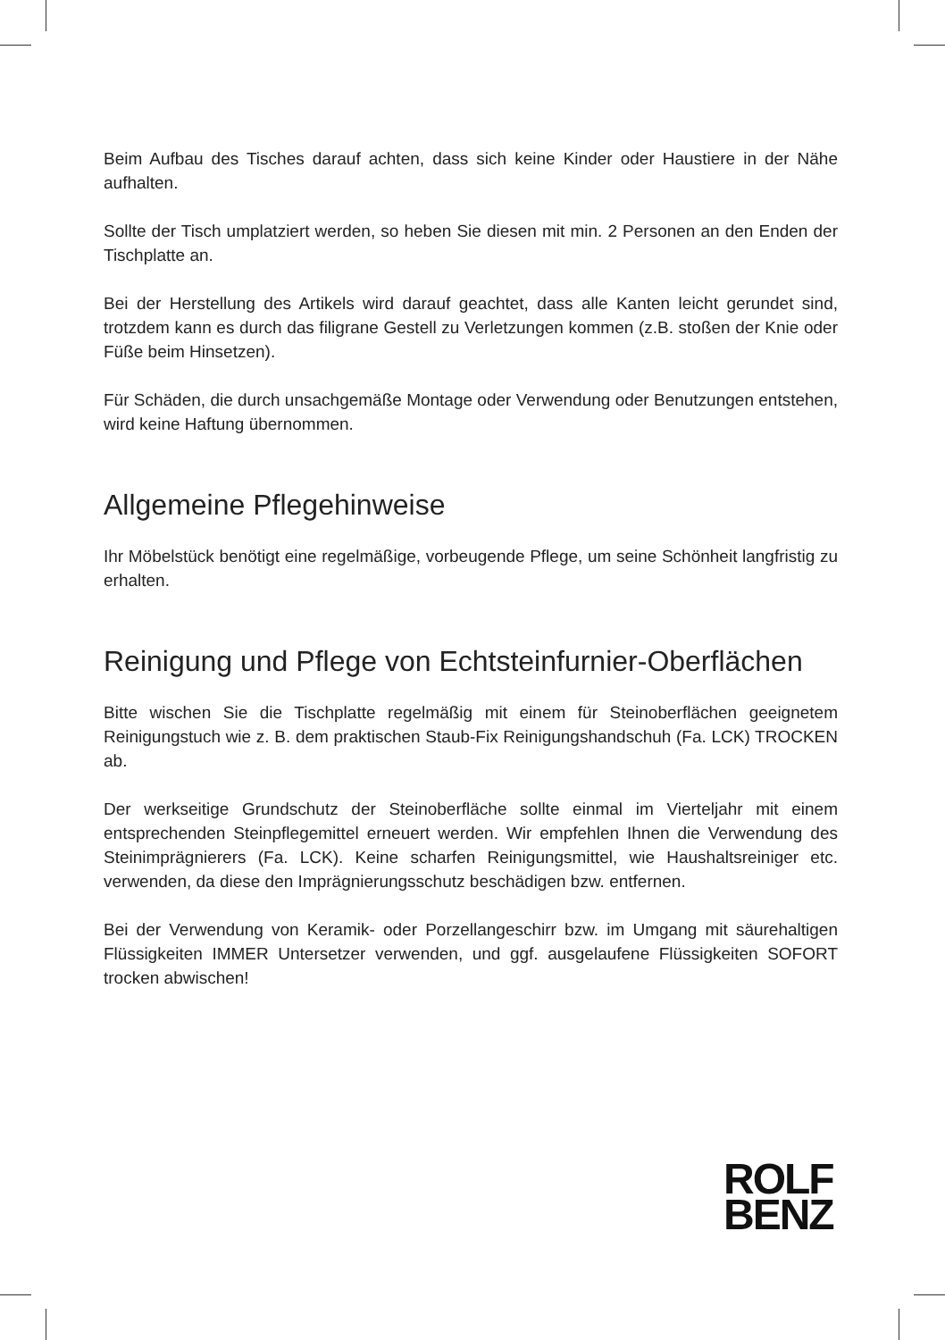Beim Aufbau des Tisches darauf achten, dass sich keine Kinder oder Haustiere in der Nähe aufhalten.
Sollte der Tisch umplatziert werden, so heben Sie diesen mit min. 2 Personen an den Enden der Tischplatte an.
Bei der Herstellung des Artikels wird darauf geachtet, dass alle Kanten leicht ge­rundet sind, trotzdem kann es durch das filigrane Gestell zu Verletzungen kommen (z.B. stoßen der Knie oder Füße beim Hinsetzen).
Für Schäden, die durch unsachgemäße Montage oder Verwendung oder Benut­zungen entstehen, wird keine Haftung übernommen.
Allgemeine Pflegehinweise
Ihr Möbelstück benötigt eine regelmäßige, vorbeugende Pflege, um seine Schön­heit langfristig zu erhalten.
Reinigung und Pflege von Echtsteinfurnier-Oberflächen
Bitte wischen Sie die Tischplatte regelmäßig mit einem für Steinoberflächen geeig­netem Reinigungstuch wie z. B. dem praktischen Staub-Fix Reinigungshandschuh (Fa. LCK) TROCKEN ab.
Der werkseitige Grundschutz der Steinoberfläche sollte einmal im Vierteljahr mit einem entsprechenden Steinpflegemittel erneuert werden. Wir empfehlen Ihnen die Verwendung des Steinimprägnierers (Fa. LCK). Keine scharfen Reinigungsmit­tel, wie Haushaltsreiniger etc. verwenden, da diese den Imprägnierungsschutz be­schädigen bzw. entfernen.
Bei der Verwendung von Keramik- oder Porzellangeschirr bzw. im Umgang mit säurehaltigen Flüssigkeiten IMMER Untersetzer verwenden, und ggf. ausgelaufene Flüssigkeiten SOFORT trocken abwischen!
ROLF
BENZ